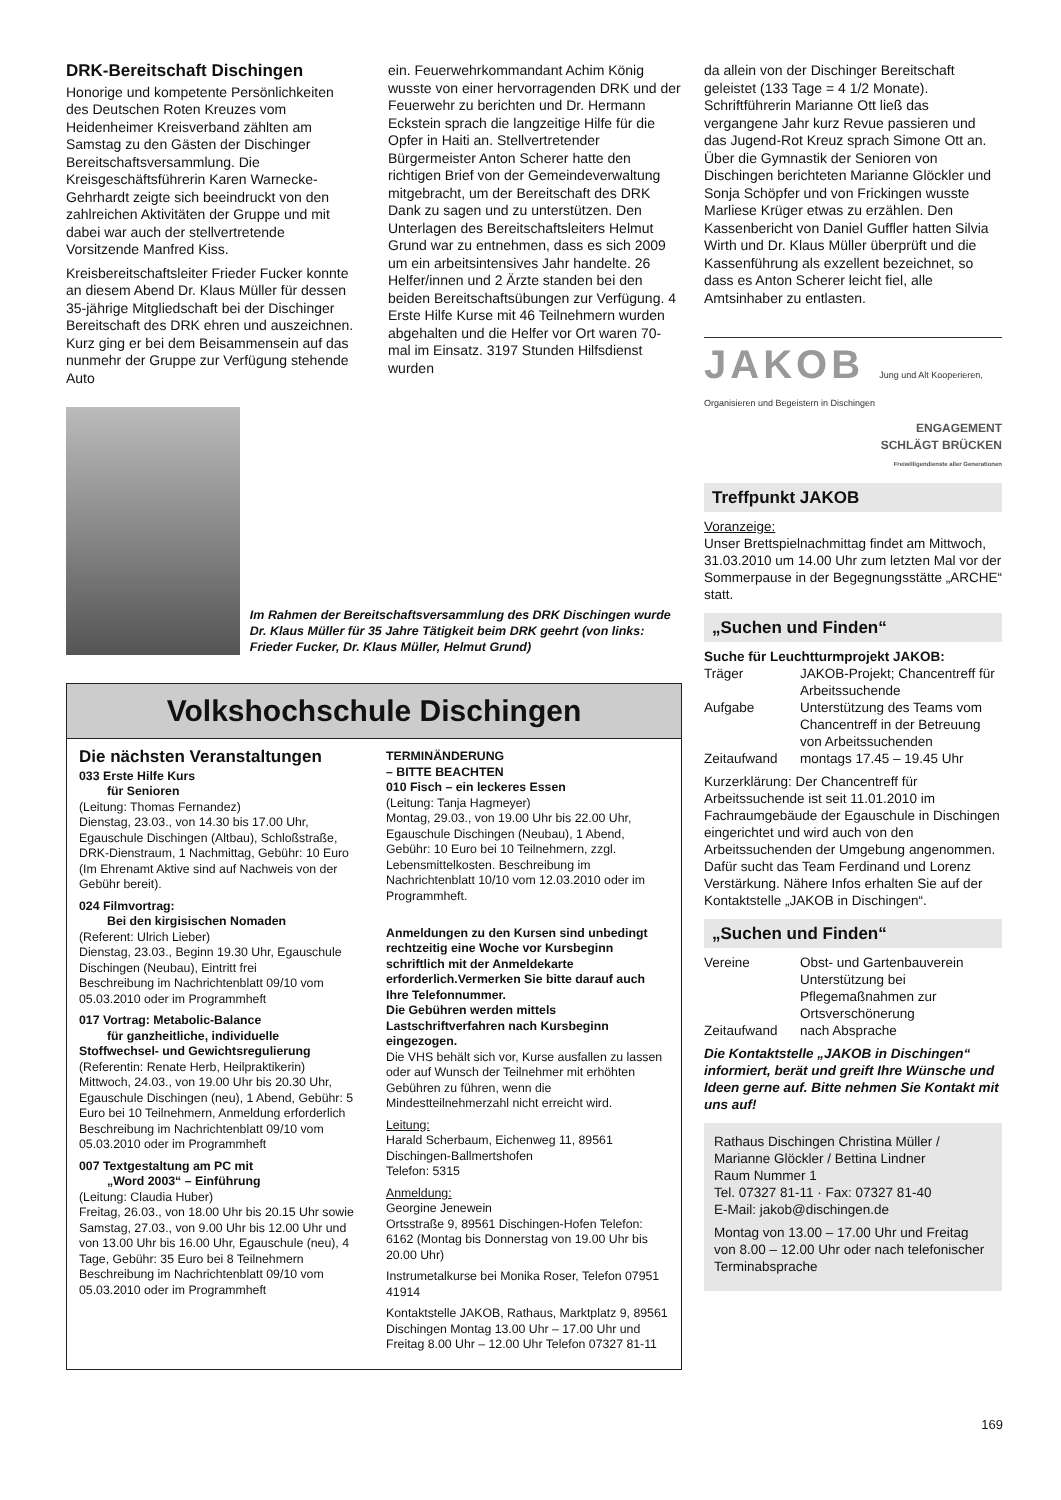DRK-Bereitschaft Dischingen
Honorige und kompetente Persönlichkeiten des Deutschen Roten Kreuzes vom Heidenheimer Kreisverband zählten am Samstag zu den Gästen der Dischinger Bereitschaftsversammlung. Die Kreisgeschäftsführerin Karen Warnecke-Gehrhardt zeigte sich beeindruckt von den zahlreichen Aktivitäten der Gruppe und mit dabei war auch der stellvertretende Vorsitzende Manfred Kiss.
Kreisbereitschaftsleiter Frieder Fucker konnte an diesem Abend Dr. Klaus Müller für dessen 35-jährige Mitgliedschaft bei der Dischinger Bereitschaft des DRK ehren und auszeichnen. Kurz ging er bei dem Beisammensein auf das nunmehr der Gruppe zur Verfügung stehende Auto
ein. Feuerwehrkommandant Achim König wusste von einer hervorragenden DRK und der Feuerwehr zu berichten und Dr. Hermann Eckstein sprach die langzeitige Hilfe für die Opfer in Haiti an. Stellvertretender Bürgermeister Anton Scherer hatte den richtigen Brief von der Gemeindeverwaltung mitgebracht, um der Bereitschaft des DRK Dank zu sagen und zu unterstützen. Den Unterlagen des Bereitschaftsleiters Helmut Grund war zu entnehmen, dass es sich 2009 um ein arbeitsintensives Jahr handelte. 26 Helfer/innen und 2 Ärzte standen bei den beiden Bereitschaftsübungen zur Verfügung. 4 Erste Hilfe Kurse mit 46 Teilnehmern wurden abgehalten und die Helfer vor Ort waren 70-mal im Einsatz. 3197 Stunden Hilfsdienst wurden
Im Rahmen der Bereitschaftsversammlung des DRK Dischingen wurde Dr. Klaus Müller für 35 Jahre Tätigkeit beim DRK geehrt (von links: Frieder Fucker, Dr. Klaus Müller, Helmut Grund)
Volkshochschule Dischingen
Die nächsten Veranstaltungen
033 Erste Hilfe Kurs
für Senioren
(Leitung: Thomas Fernandez)
Dienstag, 23.03., von 14.30 bis 17.00 Uhr, Egauschule Dischingen (Altbau), Schloßstraße, DRK-Dienstraum, 1 Nachmittag, Gebühr: 10 Euro (Im Ehrenamt Aktive sind auf Nachweis von der Gebühr bereit).
024 Filmvortrag:
Bei den kirgisischen Nomaden
(Referent: Ulrich Lieber)
Dienstag, 23.03., Beginn 19.30 Uhr, Egauschule Dischingen (Neubau), Eintritt frei
Beschreibung im Nachrichtenblatt 09/10 vom 05.03.2010 oder im Programmheft
017 Vortrag: Metabolic-Balance
für ganzheitliche, individuelle Stoffwechsel- und Gewichtsregulierung
(Referentin: Renate Herb, Heilpraktikerin)
Mittwoch, 24.03., von 19.00 Uhr bis 20.30 Uhr, Egauschule Dischingen (neu), 1 Abend, Gebühr: 5 Euro bei 10 Teilnehmern, Anmeldung erforderlich
Beschreibung im Nachrichtenblatt 09/10 vom 05.03.2010 oder im Programmheft
007 Textgestaltung am PC mit
„Word 2003“ – Einführung
(Leitung: Claudia Huber)
Freitag, 26.03., von 18.00 Uhr bis 20.15 Uhr sowie Samstag, 27.03., von 9.00 Uhr bis 12.00 Uhr und von 13.00 Uhr bis 16.00 Uhr, Egauschule (neu), 4 Tage, Gebühr: 35 Euro bei 8 Teilnehmern Beschreibung im Nachrichtenblatt 09/10 vom 05.03.2010 oder im Programmheft
TERMINÄNDERUNG
– BITTE BEACHTEN
010 Fisch – ein leckeres Essen
(Leitung: Tanja Hagmeyer)
Montag, 29.03., von 19.00 Uhr bis 22.00 Uhr, Egauschule Dischingen (Neubau), 1 Abend, Gebühr: 10 Euro bei 10 Teilnehmern, zzgl. Lebensmittelkosten. Beschreibung im Nachrichtenblatt 10/10 vom 12.03.2010 oder im Programmheft.
Anmeldungen zu den Kursen sind unbedingt rechtzeitig eine Woche vor Kursbeginn schriftlich mit der Anmeldekarte erforderlich.Vermerken Sie bitte darauf auch Ihre Telefonnummer.
Die Gebühren werden mittels Lastschriftverfahren nach Kursbeginn eingezogen.
Die VHS behält sich vor, Kurse ausfallen zu lassen oder auf Wunsch der Teilnehmer mit erhöhten Gebühren zu führen, wenn die Mindestteilnehmerzahl nicht erreicht wird.
Leitung:
Harald Scherbaum, Eichenweg 11, 89561 Dischingen-Ballmertshofen
Telefon: 5315
Anmeldung:
Georgine Jenewein
Ortsstraße 9, 89561 Dischingen-Hofen Telefon: 6162 (Montag bis Donnerstag von 19.00 Uhr bis 20.00 Uhr)
Instrumetalkurse bei Monika Roser, Telefon 07951 41914
Kontaktstelle JAKOB, Rathaus, Marktplatz 9, 89561 Dischingen Montag 13.00 Uhr – 17.00 Uhr und Freitag 8.00 Uhr – 12.00 Uhr Telefon 07327 81-11
da allein von der Dischinger Bereitschaft geleistet (133 Tage = 4 1/2 Monate). Schriftführerin Marianne Ott ließ das vergangene Jahr kurz Revue passieren und das Jugend-Rot Kreuz sprach Simone Ott an. Über die Gymnastik der Senioren von Dischingen berichteten Marianne Glöckler und Sonja Schöpfer und von Frickingen wusste Marliese Krüger etwas zu erzählen. Den Kassenbericht von Daniel Guffler hatten Silvia Wirth und Dr. Klaus Müller überprüft und die Kassenführung als exzellent bezeichnet, so dass es Anton Scherer leicht fiel, alle Amtsinhaber zu entlasten.
JAKOB Jung und Alt Kooperieren, Organisieren und Begeistern in Dischingen
ENGAGEMENT
SCHLÄGT BRÜCKEN
Freiwilligendienste aller Generationen
Treffpunkt JAKOB
Voranzeige:
Unser Brettspielnachmittag findet am Mittwoch, 31.03.2010 um 14.00 Uhr zum letzten Mal vor der Sommerpause in der Begegnungsstätte „ARCHE“ statt.
„Suchen und Finden“
Suche für Leuchtturmprojekt JAKOB:
Träger JAKOB-Projekt; Chancentreff für Arbeitssuchende
Aufgabe Unterstützung des Teams vom Chancentreff in der Betreuung von Arbeitssuchenden
Zeitaufwand montags 17.45 – 19.45 Uhr
Kurzerklärung: Der Chancentreff für Arbeitssuchende ist seit 11.01.2010 im Fachraumgebäude der Egauschule in Dischingen eingerichtet und wird auch von den Arbeitssuchenden der Umgebung angenommen. Dafür sucht das Team Ferdinand und Lorenz Verstärkung. Nähere Infos erhalten Sie auf der Kontaktstelle „JAKOB in Dischingen“.
„Suchen und Finden“
Vereine Obst- und Gartenbauverein Unterstützung bei Pflegemaßnahmen zur Ortsverschönerung
Zeitaufwand nach Absprache
Die Kontaktstelle „JAKOB in Dischingen“ informiert, berät und greift Ihre Wünsche und Ideen gerne auf. Bitte nehmen Sie Kontakt mit uns auf!
Rathaus Dischingen Christina Müller / Marianne Glöckler / Bettina Lindner
Raum Nummer 1
Tel. 07327 81-11 · Fax: 07327 81-40
E-Mail: jakob@dischingen.de
Montag von 13.00 – 17.00 Uhr und Freitag von 8.00 – 12.00 Uhr oder nach telefonischer Terminabsprache
169